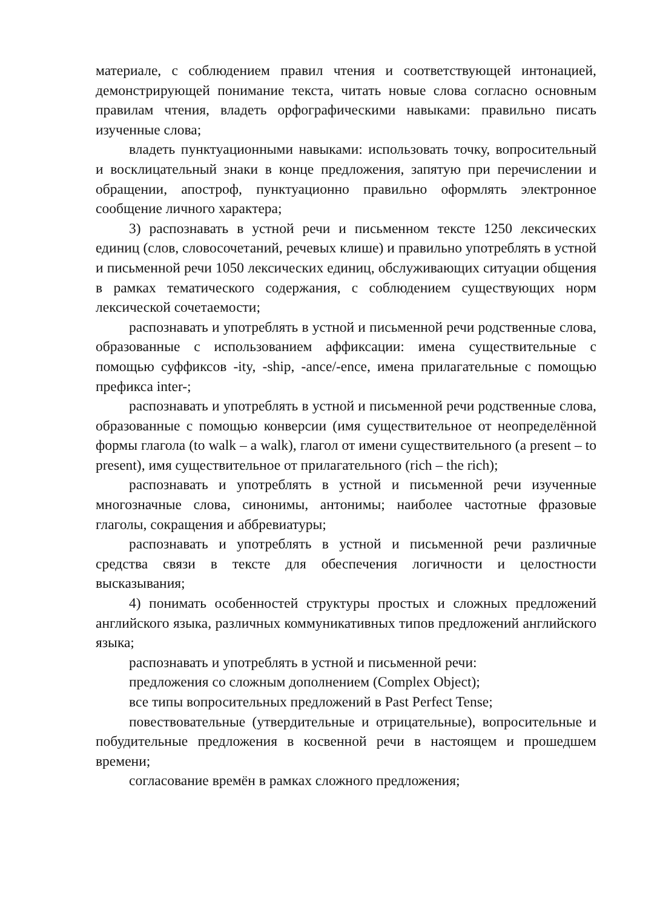материале, с соблюдением правил чтения и соответствующей интонацией, демонстрирующей понимание текста, читать новые слова согласно основным правилам чтения, владеть орфографическими навыками: правильно писать изученные слова;
владеть пунктуационными навыками: использовать точку, вопросительный и восклицательный знаки в конце предложения, запятую при перечислении и обращении, апостроф, пунктуационно правильно оформлять электронное сообщение личного характера;
3) распознавать в устной речи и письменном тексте 1250 лексических единиц (слов, словосочетаний, речевых клише) и правильно употреблять в устной и письменной речи 1050 лексических единиц, обслуживающих ситуации общения в рамках тематического содержания, с соблюдением существующих норм лексической сочетаемости;
распознавать и употреблять в устной и письменной речи родственные слова, образованные с использованием аффиксации: имена существительные с помощью суффиксов -ity, -ship, -ance/-ence, имена прилагательные с помощью префикса inter-;
распознавать и употреблять в устной и письменной речи родственные слова, образованные с помощью конверсии (имя существительное от неопределённой формы глагола (to walk – a walk), глагол от имени существительного (a present – to present), имя существительное от прилагательного (rich – the rich);
распознавать и употреблять в устной и письменной речи изученные многозначные слова, синонимы, антонимы; наиболее частотные фразовые глаголы, сокращения и аббревиатуры;
распознавать и употреблять в устной и письменной речи различные средства связи в тексте для обеспечения логичности и целостности высказывания;
4) понимать особенностей структуры простых и сложных предложений английского языка, различных коммуникативных типов предложений английского языка;
распознавать и употреблять в устной и письменной речи:
предложения со сложным дополнением (Complex Object);
все типы вопросительных предложений в Past Perfect Tense;
повествовательные (утвердительные и отрицательные), вопросительные и побудительные предложения в косвенной речи в настоящем и прошедшем времени;
согласование времён в рамках сложного предложения;